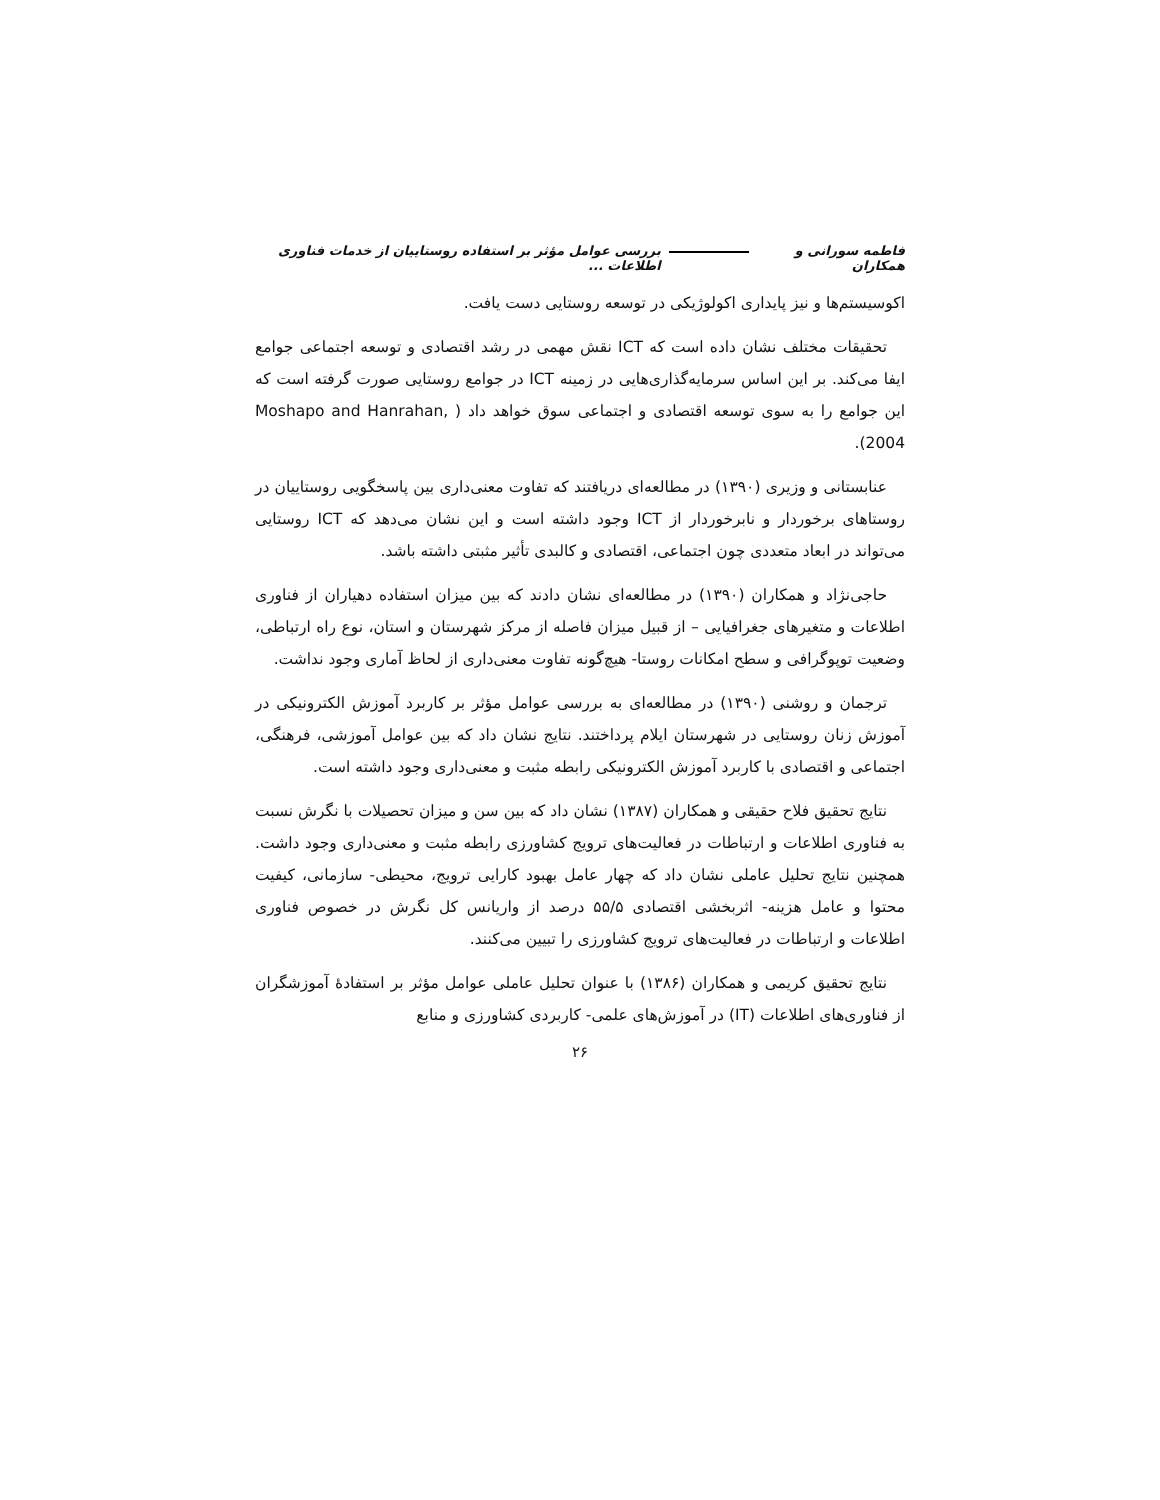فاطمه سورانی و همکاران بررسی عوامل مؤثر بر استفاده روستاییان از خدمات فناوری اطلاعات ...
اکوسیستم‌ها و نیز پایداری اکولوژیکی در توسعه روستایی دست یافت.
تحقیقات مختلف نشان داده است که ICT نقش مهمی در رشد اقتصادی و توسعه اجتماعی جوامع ایفا می‌کند. بر این اساس سرمایه‌گذاری‌هایی در زمینه ICT در جوامع روستایی صورت گرفته است که این جوامع را به سوی توسعه اقتصادی و اجتماعی سوق خواهد داد ( Moshapo and Hanrahan, 2004).
عنابستانی و وزیری (۱۳۹۰) در مطالعه‌ای دریافتند که تفاوت معنی‌داری بین پاسخگویی روستاییان در روستاهای برخوردار و نابرخوردار از ICT وجود داشته است و این نشان می‌دهد که ICT روستایی می‌تواند در ابعاد متعددی چون اجتماعی، اقتصادی و کالبدی تأثیر مثبتی داشته باشد.
حاجی‌نژاد و همکاران (۱۳۹۰) در مطالعه‌ای نشان دادند که بین میزان استفاده دهیاران از فناوری اطلاعات و متغیرهای جغرافیایی – از قبیل میزان فاصله از مرکز شهرستان و استان، نوع راه ارتباطی، وضعیت توپوگرافی و سطح امکانات روستا- هیچ‌گونه تفاوت معنی‌داری از لحاظ آماری وجود نداشت.
ترجمان و روشنی (۱۳۹۰) در مطالعه‌ای به بررسی عوامل مؤثر بر کاربرد آموزش الکترونیکی در آموزش زنان روستایی در شهرستان ایلام پرداختند. نتایج نشان داد که بین عوامل آموزشی، فرهنگی، اجتماعی و اقتصادی با کاربرد آموزش الکترونیکی رابطه مثبت و معنی‌داری وجود داشته است.
نتایج تحقیق فلاح حقیقی و همکاران (۱۳۸۷) نشان داد که بین سن و میزان تحصیلات با نگرش نسبت به فناوری اطلاعات و ارتباطات در فعالیت‌های ترویج کشاورزی رابطه مثبت و معنی‌داری وجود داشت. همچنین نتایج تحلیل عاملی نشان داد که چهار عامل بهبود کارایی ترویج، محیطی- سازمانی، کیفیت محتوا و عامل هزینه- اثربخشی اقتصادی ۵۵/۵ درصد از واریانس کل نگرش در خصوص فناوری اطلاعات و ارتباطات در فعالیت‌های ترویج کشاورزی را تبیین می‌کنند.
نتایج تحقیق کریمی و همکاران (۱۳۸۶) با عنوان تحلیل عاملی عوامل مؤثر بر استفادهٔ آموزشگران از فناوری‌های اطلاعات (IT) در آموزش‌های علمی- کاربردی کشاورزی و منابع
۲۶